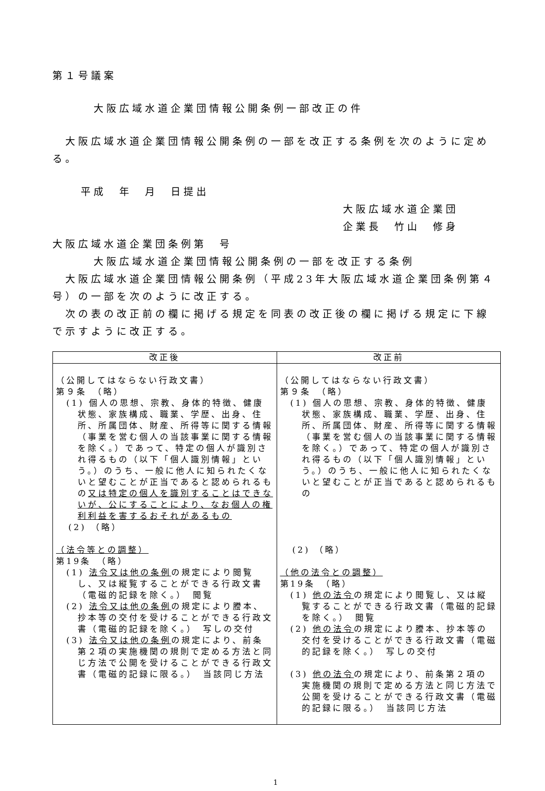第１号議案
大阪広域水道企業団情報公開条例一部改正の件
大阪広域水道企業団情報公開条例の一部を改正する条例を次のように定める。
平成　年　月　日提出
大阪広域水道企業団
企業長　竹山　修身
大阪広域水道企業団条例第　号
大阪広域水道企業団情報公開条例の一部を改正する条例
大阪広域水道企業団情報公開条例（平成23年大阪広域水道企業団条例第４号）の一部を次のように改正する。
次の表の改正前の欄に掲げる規定を同表の改正後の欄に掲げる規定に下線で示すように改正する。
| 改正後 | 改正前 |
| --- | --- |
| （公開してはならない行政文書） 第９条 （略） (1) 個人の思想、宗教、身体的特徴、健康状態、家族構成、職業、学歴、出身、住所、所属団体、財産、所得等に関する情報（事業を営む個人の当該事業に関する情報を除く。）であって、特定の個人が識別され得るもの（以下「個人識別情報」という。）のうち、一般に他人に知られたくないと望むことが正当であると認められるもの 又は特定の個人を識別することはできないが、公にすることにより、なお個人の権利利益を害するおそれがあるもの (2) （略） （法令等との調整） 第19条 （略） (1) 法令又は他の条例 の規定により閲覧し、又は縦覧することができる行政文書（電磁的記録を除く。） 閲覧 (2) 法令又は他の条例 の規定により謄本、抄本等の交付を受けることができる行政文書（電磁的記録を除く。） 写しの交付 (3) 法令又は他の条例 の規定により、前条第２項の実施機関の規則で定める方法と同じ方法で公開を受けることができる行政文書（電磁的記録に限る。） 当該同じ方法 | （公開してはならない行政文書） 第９条 （略） (1) 個人の思想、宗教、身体的特徴、健康状態、家族構成、職業、学歴、出身、住所、所属団体、財産、所得等に関する情報（事業を営む個人の当該事業に関する情報を除く。）であって、特定の個人が識別され得るもの（以下「個人識別情報」という。）のうち、一般に他人に知られたくないと望むことが正当であると認められるもの (2) （略） （他の法令との調整） 第19条 （略） (1) 他の法令 の規定により閲覧し、又は縦覧することができる行政文書（電磁的記録を除く。） 閲覧 (2) 他の法令 の規定により謄本、抄本等の交付を受けることができる行政文書（電磁的記録を除く。） 写しの交付 (3) 他の法令 の規定により、前条第２項の実施機関の規則で定める方法と同じ方法で公開を受けることができる行政文書（電磁的記録に限る。） 当該同じ方法 |
1